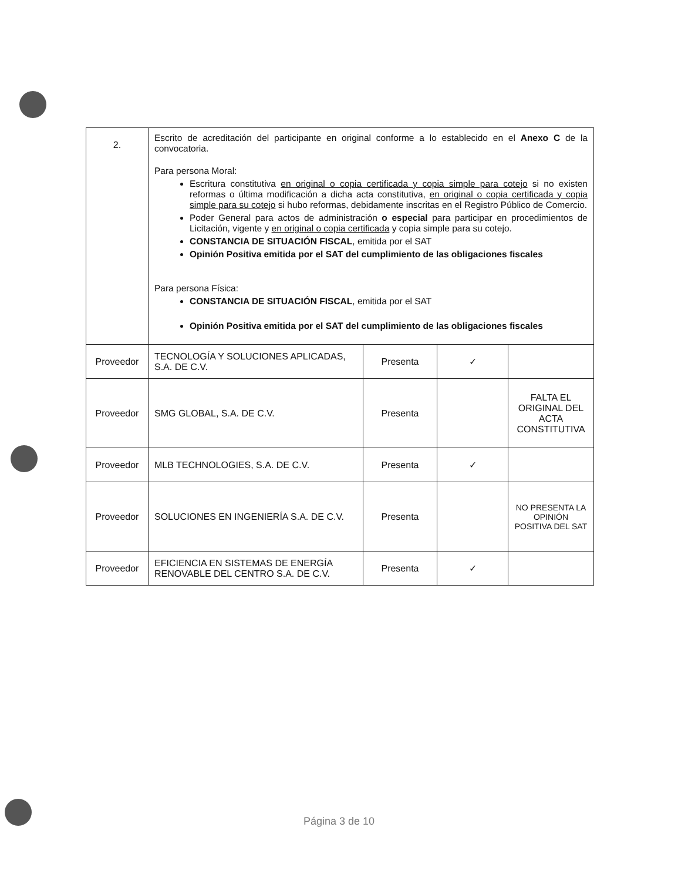| 2. | Escrito de acreditación del participante en original conforme a lo establecido en el Anexo C de la convocatoria. Para persona Moral: Escritura constitutiva en original o copia certificada y copia simple para cotejo si no existen reformas o última modificación a dicha acta constitutiva, en original o copia certificada y copia simple para su cotejo si hubo reformas, debidamente inscritas en el Registro Público de Comercio. Poder General para actos de administración o especial para participar en procedimientos de Licitación, vigente y en original o copia certificada y copia simple para su cotejo. CONSTANCIA DE SITUACIÓN FISCAL , emitida por el SAT Opinión Positiva emitida por el SAT del cumplimiento de las obligaciones fiscales Para persona Física: CONSTANCIA DE SITUACIÓN FISCAL , emitida por el SAT Opinión Positiva emitida por el SAT del cumplimiento de las obligaciones fiscales | | | |
| Proveedor | TECNOLOGÍA Y SOLUCIONES APLICADAS, S.A. DE C.V. | Presenta | ✓ | |
| Proveedor | SMG GLOBAL, S.A. DE C.V. | Presenta | | FALTA EL ORIGINAL DEL ACTA CONSTITUTIVA |
| Proveedor | MLB TECHNOLOGIES, S.A. DE C.V. | Presenta | ✓ | |
| Proveedor | SOLUCIONES EN INGENIERÍA S.A. DE C.V. | Presenta | | NO PRESENTA LA OPINIÓN POSITIVA DEL SAT |
| Proveedor | EFICIENCIA EN SISTEMAS DE ENERGÍA RENOVABLE DEL CENTRO S.A. DE C.V. | Presenta | ✓ | |
Página 3 de 10